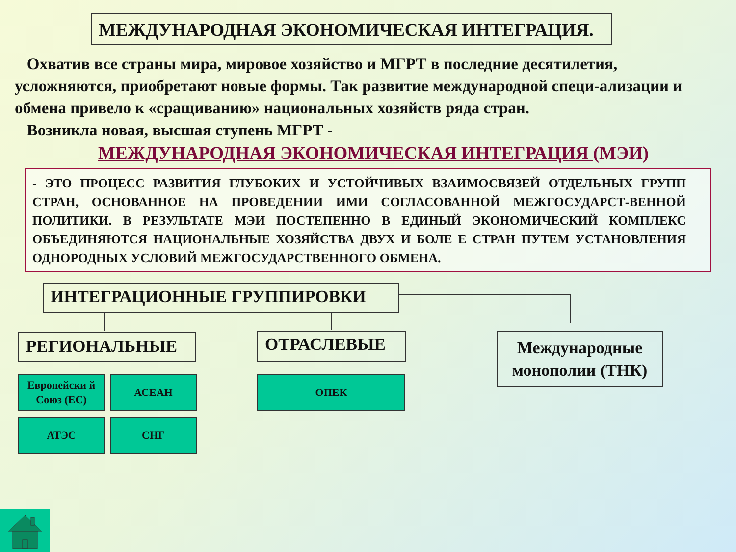МЕЖДУНАРОДНАЯ ЭКОНОМИЧЕСКАЯ ИНТЕГРАЦИЯ.
Охватив все страны мира, мировое хозяйство и МГРТ в последние десятилетия, усложняются, приобретают новые формы. Так развитие международной специ-ализации и обмена привело к «сращиванию» национальных хозяйств ряда стран.
Возникла новая, высшая ступень МГРТ -
МЕЖДУНАРОДНАЯ ЭКОНОМИЧЕСКАЯ ИНТЕГРАЦИЯ (МЭИ)
- ЭТО ПРОЦЕСС РАЗВИТИЯ ГЛУБОКИХ И УСТОЙЧИВЫХ ВЗАИМОСВЯЗЕЙ ОТДЕЛЬНЫХ ГРУПП СТРАН, ОСНОВАННОЕ НА ПРОВЕДЕНИИ ИМИ СОГЛАСОВАННОЙ МЕЖГОСУДАРСТ-ВЕННОЙ ПОЛИТИКИ. В РЕЗУЛЬТАТЕ МЭИ ПОСТЕПЕННО В ЕДИНЫЙ ЭКОНОМИЧЕСКИЙ КОМПЛЕКС ОБЪЕДИНЯЮТСЯ НАЦИОНАЛЬНЫЕ ХОЗЯЙСТВА ДВУХ И БОЛЕ Е СТРАН ПУТЕМ УСТАНОВЛЕНИЯ ОДНОРОДНЫХ УСЛОВИЙ МЕЖГОСУДАРСТВЕННОГО ОБМЕНА.
ИНТЕГРАЦИОННЫЕ ГРУППИРОВКИ
РЕГИОНАЛЬНЫЕ ОТРАСЛЕВЫЕ
Международные монополии (ТНК)
Европейски й Союз (ЕС)
АСЕАН ОПЕК
АТЭС СНГ